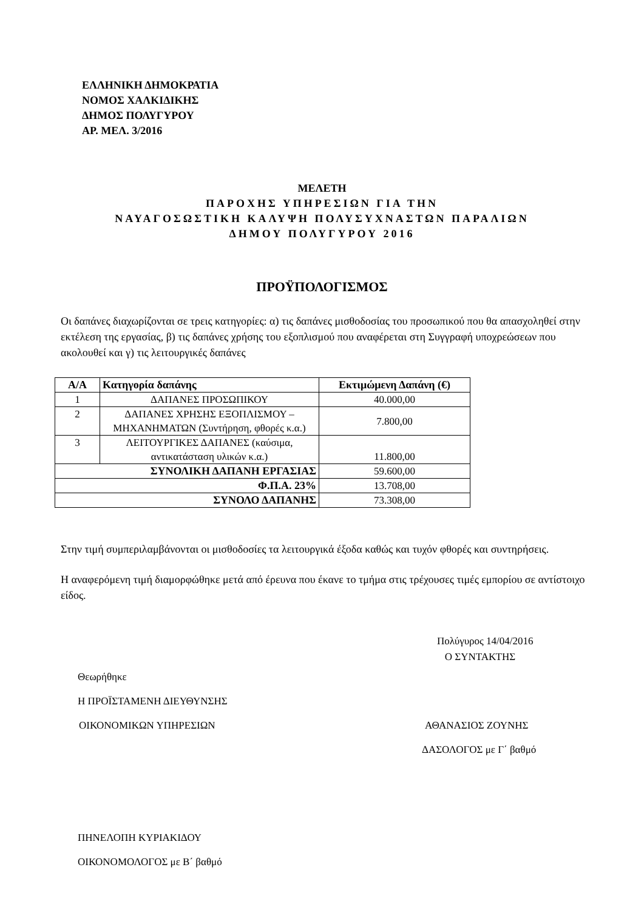ΕΛΛΗΝΙΚΗ ΔΗΜΟΚΡΑΤΙΑ
ΝΟΜΟΣ ΧΑΛΚΙΔΙΚΗΣ
ΔΗΜΟΣ ΠΟΛΥΓΥΡΟΥ
ΑΡ. ΜΕΛ. 3/2016
ΜΕΛΕΤΗ
ΠΑΡΟΧΗΣ ΥΠΗΡΕΣΙΩΝ ΓΙΑ ΤΗΝ
ΝΑΥΑΓΟΣΩΣΤΙΚΗ ΚΑΛΥΨΗ ΠΟΛΥΣΥΧΝΑΣΤΩΝ ΠΑΡΑΛΙΩΝ
ΔΗΜΟΥ ΠΟΛΥΓΥΡΟΥ 2016
ΠΡΟΫΠΟΛΟΓΙΣΜΟΣ
Οι δαπάνες διαχωρίζονται σε τρεις κατηγορίες: α) τις δαπάνες μισθοδοσίας του προσωπικού που θα απασχοληθεί στην εκτέλεση της εργασίας, β) τις δαπάνες χρήσης του εξοπλισμού που αναφέρεται στη Συγγραφή υποχρεώσεων που ακολουθεί και γ) τις λειτουργικές δαπάνες
| Α/Α | Κατηγορία δαπάνης | Εκτιμώμενη Δαπάνη (€) |
| --- | --- | --- |
| 1 | ΔΑΠΑΝΕΣ ΠΡΟΣΩΠΙΚΟΥ | 40.000,00 |
| 2 | ΔΑΠΑΝΕΣ ΧΡΗΣΗΣ ΕΞΟΠΛΙΣΜΟΥ – ΜΗΧΑΝΗΜΑΤΩΝ (Συντήρηση, φθορές κ.α.) | 7.800,00 |
| 3 | ΛΕΙΤΟΥΡΓΙΚΕΣ ΔΑΠΑΝΕΣ (καύσιμα, αντικατάσταση υλικών κ.α.) | 11.800,00 |
| ΣΥΝΟΛΙΚΗ ΔΑΠΑΝΗ ΕΡΓΑΣΙΑΣ | | 59.600,00 |
| Φ.Π.Α. 23% | | 13.708,00 |
| ΣΥΝΟΛΟ ΔΑΠΑΝΗΣ | | 73.308,00 |
Στην τιμή συμπεριλαμβάνονται οι μισθοδοσίες τα λειτουργικά έξοδα καθώς και τυχόν φθορές και συντηρήσεις.
Η αναφερόμενη τιμή διαμορφώθηκε μετά από έρευνα που έκανε το τμήμα στις τρέχουσες τιμές εμπορίου σε αντίστοιχο είδος.
Πολύγυρος 14/04/2016
Ο ΣΥΝΤΑΚΤΗΣ
Θεωρήθηκε
Η ΠΡΟΪΣΤΑΜΕΝΗ ΔΙΕΥΘΥΝΣΗΣ
ΟΙΚΟΝΟΜΙΚΩΝ ΥΠΗΡΕΣΙΩΝ ΑΘΑΝΑΣΙΟΣ ΖΟΥΝΗΣ
ΔΑΣΟΛΟΓΟΣ με Γ΄ βαθμό
ΠΗΝΕΛΟΠΗ ΚΥΡΙΑΚΙΔΟΥ
ΟΙΚΟΝΟΜΟΛΟΓΟΣ με Β΄ βαθμό